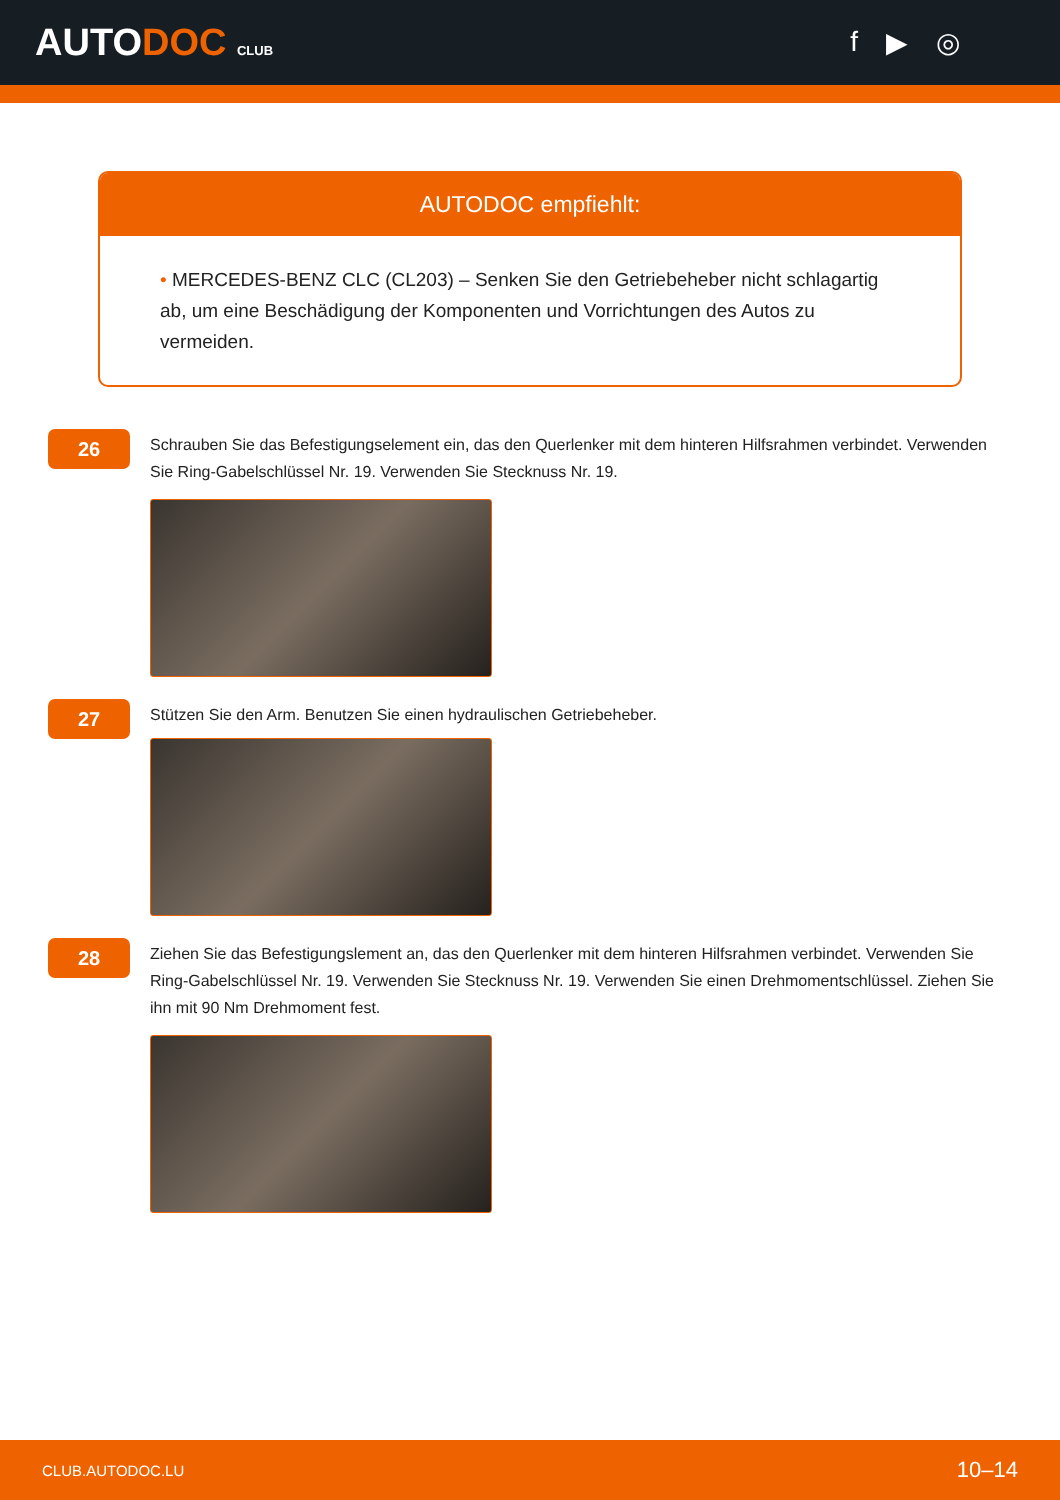AUTODOC CLUB
f ▶ ◎
AUTODOC empfiehlt:
• MERCEDES-BENZ CLC (CL203) – Senken Sie den Getriebeheber nicht schlagartig ab, um eine Beschädigung der Komponenten und Vorrichtungen des Autos zu vermeiden.
26
Schrauben Sie das Befestigungselement ein, das den Querlenker mit dem hinteren Hilfsrahmen verbindet. Verwenden Sie Ring-Gabelschlüssel Nr. 19. Verwenden Sie Stecknuss Nr. 19.
27
Stützen Sie den Arm. Benutzen Sie einen hydraulischen Getriebeheber.
28
Ziehen Sie das Befestigungslement an, das den Querlenker mit dem hinteren Hilfsrahmen verbindet. Verwenden Sie Ring-Gabelschlüssel Nr. 19. Verwenden Sie Stecknuss Nr. 19. Verwenden Sie einen Drehmomentschlüssel. Ziehen Sie ihn mit 90 Nm Drehmoment fest.
CLUB.AUTODOC.LU 10–14